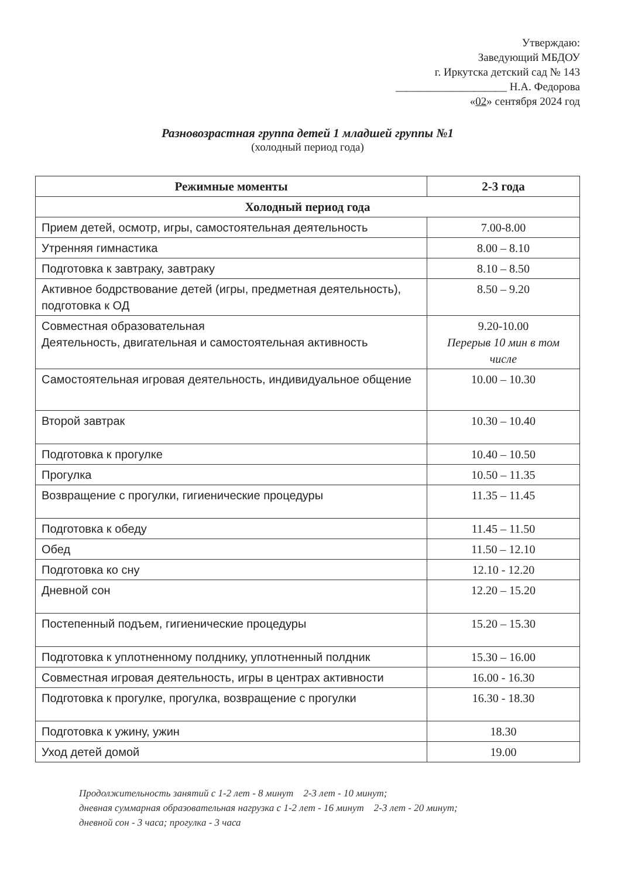Утверждаю:
Заведующий МБДОУ
г. Иркутска детский сад № 143
____________________ Н.А. Федорова
«02» сентября 2024 год
Разновозрастная группа детей 1 младшей группы №1
(холодный период года)
| Режимные моменты | 2-3 года |
| --- | --- |
| Холодный период года | |
| Прием детей, осмотр, игры, самостоятельная деятельность | 7.00-8.00 |
| Утренняя гимнастика | 8.00 – 8.10 |
| Подготовка к завтраку, завтраку | 8.10 – 8.50 |
| Активное бодрствование детей (игры, предметная деятельность), подготовка к ОД | 8.50 – 9.20 |
| Совместная образовательная Деятельность, двигательная и самостоятельная активность | 9.20-10.00 Перерыв 10 мин в том числе |
| Самостоятельная игровая деятельность, индивидуальное общение | 10.00 – 10.30 |
| Второй завтрак | 10.30 – 10.40 |
| Подготовка к прогулке | 10.40 – 10.50 |
| Прогулка | 10.50 – 11.35 |
| Возвращение с прогулки, гигиенические процедуры | 11.35 – 11.45 |
| Подготовка к обеду | 11.45 – 11.50 |
| Обед | 11.50 – 12.10 |
| Подготовка ко сну | 12.10 - 12.20 |
| Дневной сон | 12.20 – 15.20 |
| Постепенный подъем, гигиенические процедуры | 15.20 – 15.30 |
| Подготовка к уплотненному полднику, уплотненный полдник | 15.30 – 16.00 |
| Совместная игровая деятельность, игры в центрах активности | 16.00 - 16.30 |
| Подготовка к прогулке, прогулка, возвращение с прогулки | 16.30 - 18.30 |
| Подготовка к ужину, ужин | 18.30 |
| Уход детей домой | 19.00 |
Продолжительность занятий с 1-2 лет - 8 минут 2-3 лет - 10 минут;
дневная суммарная образовательная нагрузка с 1-2 лет - 16 минут 2-3 лет - 20 минут;
дневной сон - 3 часа; прогулка - 3 часа